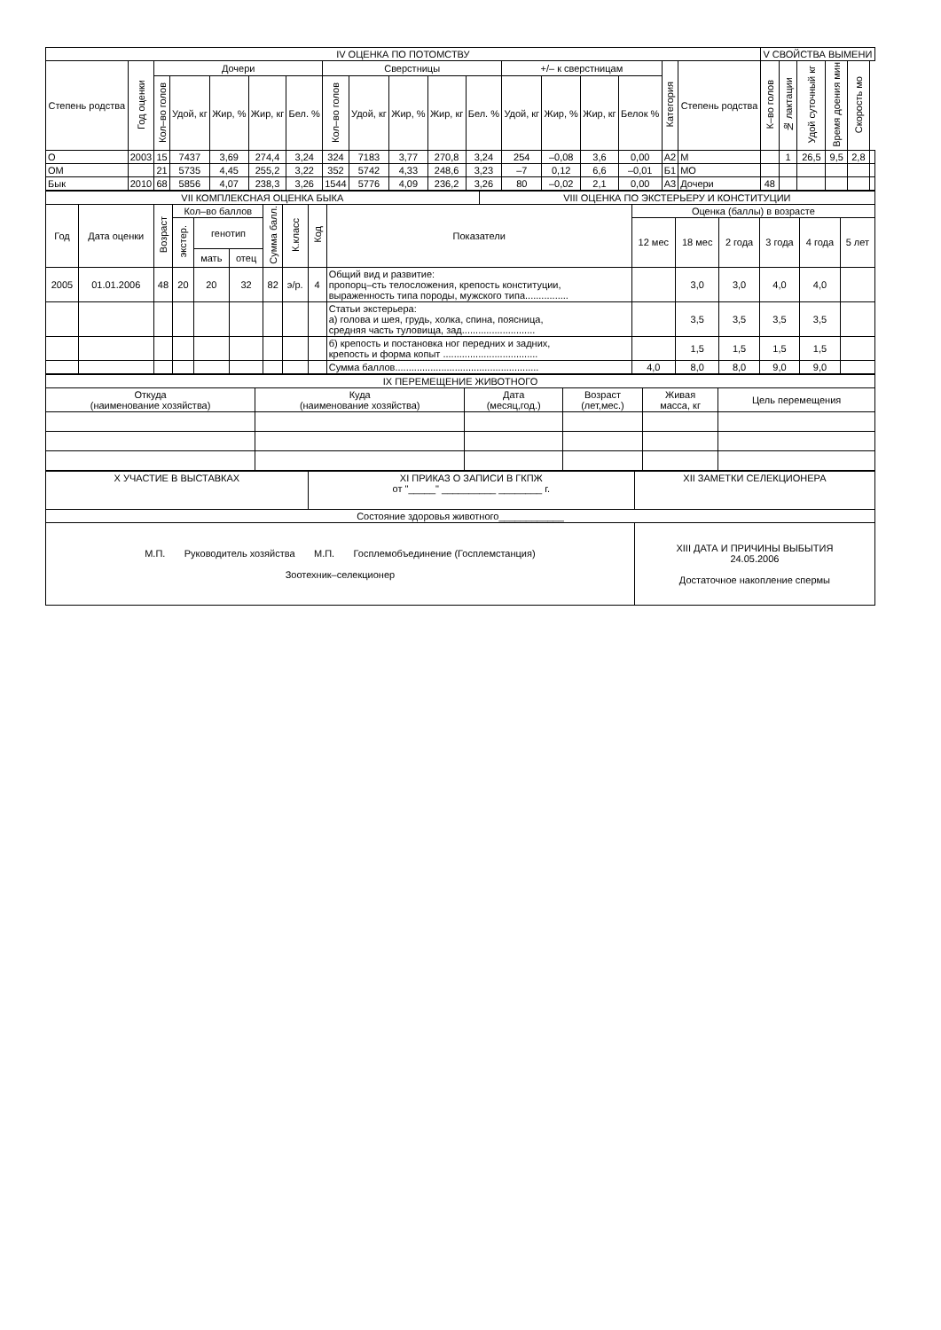| IV ОЦЕНКА ПО ПОТОМСТВУ | | | | | | | | | | | | | | | | | | V СВОЙСТВА ВЫМЕНИ | | | | | |
| --- | --- | --- | --- | --- | --- | --- | --- | --- | --- | --- | --- | --- | --- | --- | --- | --- | --- | --- | --- | --- | --- | --- | --- |
| Степень родства | Год оценки | Дочери | | | | | Сверстницы | | | | | +/– к сверстницам | | | | Категория | Степень родства | К–во голов | № лактации | Удой суточный кг | Время доения мин | Скорость мо | |
| | | Кол–во голов | Удой, кг | Жир, % | Жир, кг | Бел. % | Кол–во голов | Удой, кг | Жир, % | Жир, кг | Бел. % | Удой, кг | Жир, % | Жир, кг | Белок % | | | | | | | | |
| О | 2003 | 15 | 7437 | 3,69 | 274,4 | 3,24 | 324 | 7183 | 3,77 | 270,8 | 3,24 | 254 | –0,08 | 3,6 | 0,00 | А2 | М | | 1 | 26,5 | 9,5 | 2,8 | |
| ОМ | | 21 | 5735 | 4,45 | 255,2 | 3,22 | 352 | 5742 | 4,33 | 248,6 | 3,23 | –7 | 0,12 | 6,6 | –0,01 | Б1 | МО | | | | | | |
| Бык | 2010 | 68 | 5856 | 4,07 | 238,3 | 3,26 | 1544 | 5776 | 4,09 | 236,2 | 3,26 | 80 | –0,02 | 2,1 | 0,00 | А3 | Дочери | 48 | | | | | |
| VII КОМПЛЕКСНАЯ ОЦЕНКА БЫКА | | | | | | | | | | VIII ОЦЕНКА ПО ЭКСТЕРЬЕРУ И КОНСТИТУЦИИ | | | | | | |
| --- | --- | --- | --- | --- | --- | --- | --- | --- | --- | --- | --- | --- | --- | --- | --- | --- |
| Год | Дата оценки | Возраст | Кол–во баллов | | | Сумма балл. | К.класс | Код | Показатели | | Оценка (баллы) в возрасте | | | | | |
| | | | экстер. | генотип | | | | | | | 12 мес | 18 мес | 2 года | 3 года | 4 года | 5 лет |
| | | | | мать | отец | | | | | | | | | | | |
| 2005 | 01.01.2006 | 48 | 20 | 20 | 32 | 82 | э/р. | 4 | Общий вид и развитие: пропорц–сть телосложения, крепость конституции, выраженность типа породы, мужского типа................ | | | 3,0 | 3,0 | 4,0 | 4,0 | |
| | | | | | | | | | Статьи экстерьера: а) голова и шея, грудь, холка, спина, поясница, средняя часть туловища, зад........................... | | | 3,5 | 3,5 | 3,5 | 3,5 | |
| | | | | | | | | | б) крепость и постановка ног передних и задних, крепость и форма копыт ................................... | | | 1,5 | 1,5 | 1,5 | 1,5 | |
| | | | | | | | | | Сумма баллов..................................................... | | 4,0 | 8,0 | 8,0 | 9,0 | 9,0 | |
| IX ПЕРЕМЕЩЕНИЕ ЖИВОТНОГО | | | | | |
| --- | --- | --- | --- | --- | --- |
| Откуда (наименование хозяйства) | Куда (наименование хозяйства) | Дата (месяц,год.) | Возраст (лет,мес.) | Живая масса, кг | Цель перемещения |
| X УЧАСТИЕ В ВЫСТАВКАХ | XI ПРИКАЗ О ЗАПИСИ В ГКПЖ от "_____" __________ ________ г. | XII ЗАМЕТКИ СЕЛЕКЦИОНЕРА |
| Состояние здоровья животного____________ | | |
| М.П. Руководитель хозяйства М.П. Госплемобъединение (Госплемстанция) Зоотехник–селекционер | | XIII ДАТА И ПРИЧИНЫ ВЫБЫТИЯ 24.05.2006 Достаточное накопление спермы |